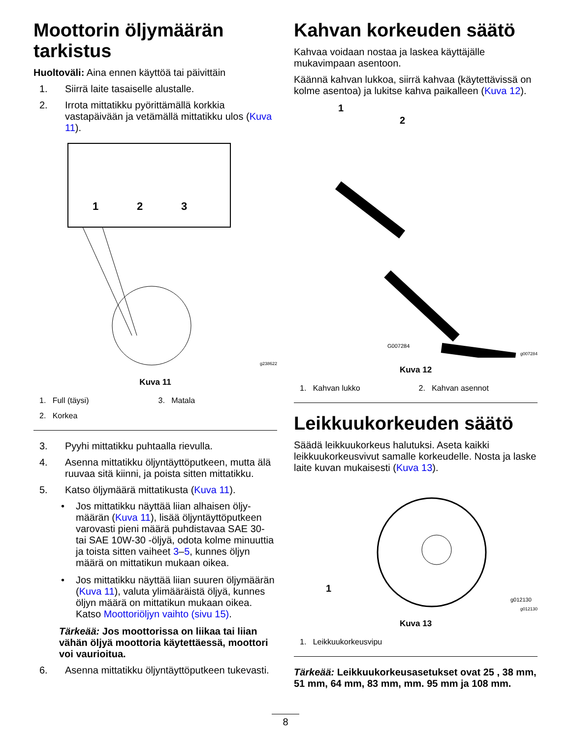Moottorin öljymäärän tarkistus
Huoltoväli: Aina ennen käyttöä tai päivittäin
1. Siirrä laite tasaiselle alustalle.
2. Irrota mittatikku pyörittämällä korkkia vastapäivään ja vetämällä mittatikku ulos (Kuva 11).
1
2
3
g238622
Kuva 11
1. Full (täysi)
3. Matala
2. Korkea
3. Pyyhi mittatikku puhtaalla rievulla.
4. Asenna mittatikku öljyntäyttöputkeen, mutta älä ruuvaa sitä kiinni, ja poista sitten mittatikku.
5. Katso öljymäärä mittatikusta (Kuva 11).
• Jos mittatikku näyttää liian alhaisen öljy­määrän (Kuva 11), lisää öljyntäyttöputkeen varovasti pieni määrä puhdistavaa SAE 30- tai SAE 10W-30 -öljyä, odota kolme minuuttia ja toista sitten vaiheet 3–5, kunnes öljyn määrä on mittatikun mukaan oikea.
• Jos mittatikku näyttää liian suuren öljymäärän (Kuva 11), valuta ylimääräistä öljyä, kunnes öljyn määrä on mittatikun mukaan oikea. Katso Moottoriöljyn vaihto (sivu 15).
Tärkeää: Jos moottorissa on liikaa tai liian vähän öljyä moottoria käytettäessä, moottori voi vaurioitua.
6. Asenna mittatikku öljyntäyttöputkeen tukevasti.
Kahvan korkeuden säätö
Kahvaa voidaan nostaa ja laskea käyttäjälle mukavimpaan asentoon.
Käännä kahvan lukkoa, siirrä kahvaa (käytettävissä on kolme asentoa) ja lukitse kahva paikalleen (Kuva 12).
1
2
G007284
g007284
Kuva 12
1. Kahvan lukko
2. Kahvan asennot
Leikkuukorkeuden säätö
Säädä leikkuukorkeus halutuksi. Aseta kaikki leikkuukorkeusvivut samalle korkeudelle. Nosta ja laske laite kuvan mukaisesti (Kuva 13).
1
g012130
g012130
Kuva 13
1. Leikkuukorkeusvipu
Tärkeää: Leikkuukorkeusasetukset ovat 25 , 38 mm, 51 mm, 64 mm, 83 mm, mm. 95 mm ja 108 mm.
8